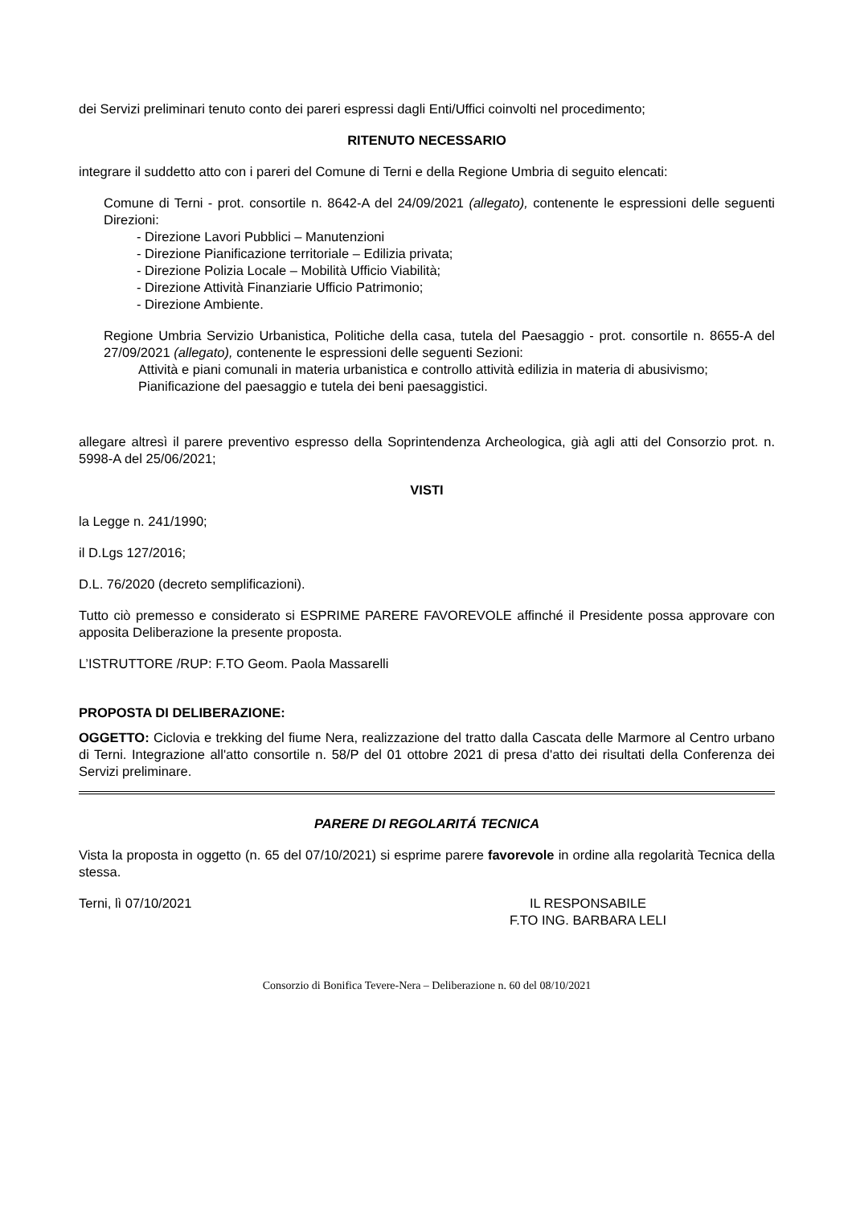dei Servizi preliminari tenuto conto dei pareri espressi dagli Enti/Uffici coinvolti nel procedimento;
RITENUTO NECESSARIO
integrare il suddetto atto con i pareri del Comune di Terni e della Regione Umbria di seguito elencati:
Comune di Terni - prot. consortile n. 8642-A del 24/09/2021 (allegato), contenente le espressioni delle seguenti Direzioni:
- Direzione Lavori Pubblici – Manutenzioni
- Direzione Pianificazione territoriale – Edilizia privata;
- Direzione Polizia Locale – Mobilità Ufficio Viabilità;
- Direzione Attività Finanziarie Ufficio Patrimonio;
- Direzione Ambiente.
Regione Umbria Servizio Urbanistica, Politiche della casa, tutela del Paesaggio - prot. consortile n. 8655-A del 27/09/2021 (allegato), contenente le espressioni delle seguenti Sezioni:
Attività e piani comunali in materia urbanistica e controllo attività edilizia in materia di abusivismo;
Pianificazione del paesaggio e tutela dei beni paesaggistici.
allegare altresì il parere preventivo espresso della Soprintendenza Archeologica, già agli atti del Consorzio prot. n. 5998-A del 25/06/2021;
VISTI
la Legge n. 241/1990;
il D.Lgs 127/2016;
D.L. 76/2020 (decreto semplificazioni).
Tutto ciò premesso e considerato si ESPRIME PARERE FAVOREVOLE affinché il Presidente possa approvare con apposita Deliberazione la presente proposta.
L’ISTRUTTORE /RUP: F.TO Geom. Paola Massarelli
PROPOSTA DI DELIBERAZIONE:
OGGETTO: Ciclovia e trekking del fiume Nera, realizzazione del tratto dalla Cascata delle Marmore al Centro urbano di Terni. Integrazione all'atto consortile n. 58/P del 01 ottobre 2021 di presa d'atto dei risultati della Conferenza dei Servizi preliminare.
PARERE DI REGOLARITÁ TECNICA
Vista la proposta in oggetto (n. 65 del 07/10/2021) si esprime parere favorevole in ordine alla regolarità Tecnica della stessa.
Terni, lì 07/10/2021 IL RESPONSABILE
F.TO ING. BARBARA LELI
Consorzio di Bonifica Tevere-Nera – Deliberazione n. 60 del 08/10/2021